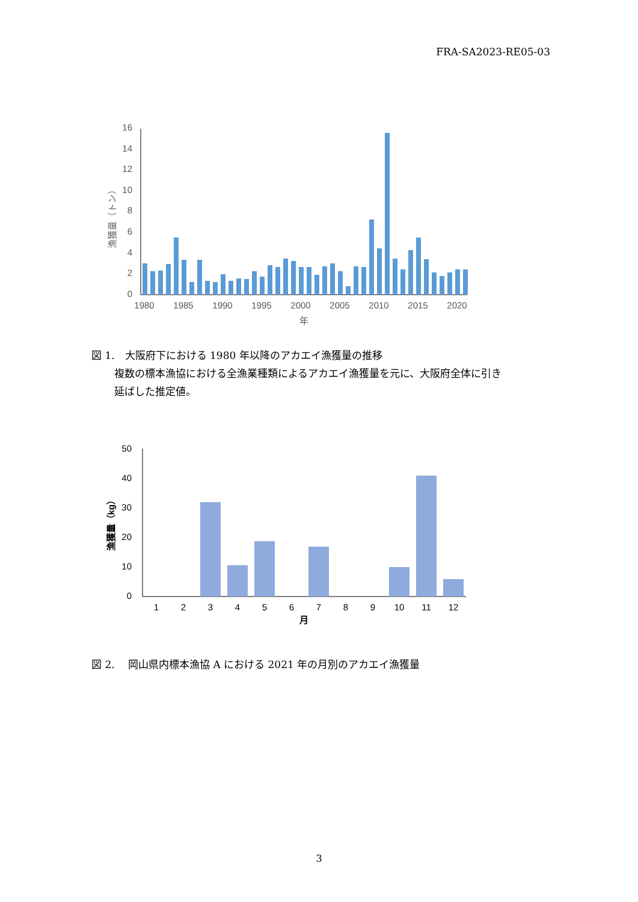FRA-SA2023-RE05-03
0
2
4
6
8
10
12
14
16
漁獲量（トン）
1980
1985
1990
1995
2000
2005
2010
2015
2020
年
図 1.　大阪府下における 1980 年以降のアカエイ漁獲量の推移
複数の標本漁協における全漁業種類によるアカエイ漁獲量を元に、大阪府全体に引き
延ばした推定値。
0
10
20
30
40
50
漁獲量（kg）
1
2
3
4
5
6
7
8
9
10
11
12
月
図 2.　 岡山県内標本漁協 A における 2021 年の月別のアカエイ漁獲量
3